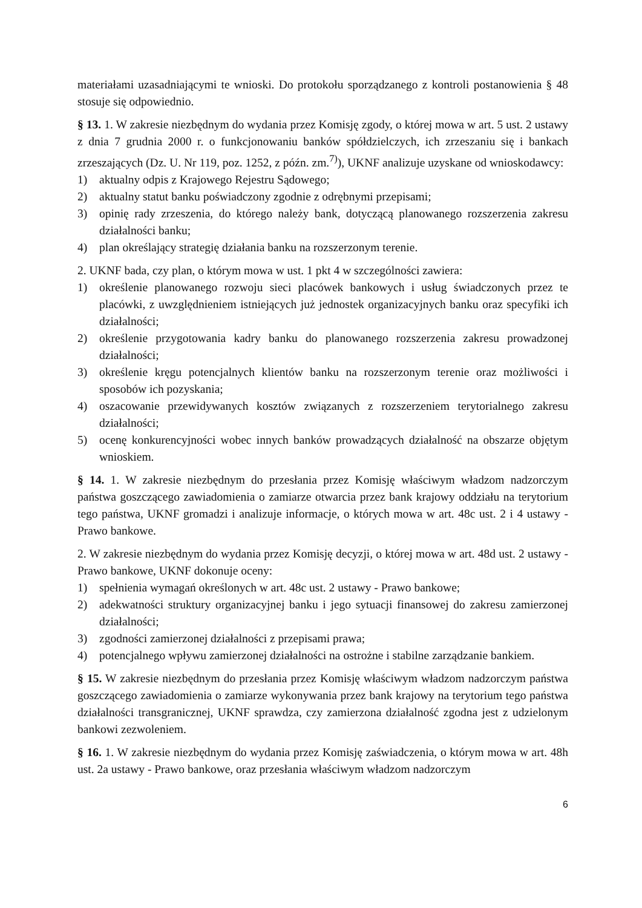materiałami uzasadniającymi te wnioski. Do protokołu sporządzanego z kontroli postanowienia § 48 stosuje się odpowiednio.
§ 13. 1. W zakresie niezbędnym do wydania przez Komisję zgody, o której mowa w art. 5 ust. 2 ustawy z dnia 7 grudnia 2000 r. o funkcjonowaniu banków spółdzielczych, ich zrzeszaniu się i bankach zrzeszających (Dz. U. Nr 119, poz. 1252, z późn. zm.<sup>7)</sup>), UKNF analizuje uzyskane od wnioskodawcy:
1) aktualny odpis z Krajowego Rejestru Sądowego;
2) aktualny statut banku poświadczony zgodnie z odrębnymi przepisami;
3) opinię rady zrzeszenia, do którego należy bank, dotyczącą planowanego rozszerzenia zakresu działalności banku;
4) plan określający strategię działania banku na rozszerzonym terenie.
2. UKNF bada, czy plan, o którym mowa w ust. 1 pkt 4 w szczególności zawiera:
1) określenie planowanego rozwoju sieci placówek bankowych i usług świadczonych przez te placówki, z uwzględnieniem istniejących już jednostek organizacyjnych banku oraz specyfiki ich działalności;
2) określenie przygotowania kadry banku do planowanego rozszerzenia zakresu prowadzonej działalności;
3) określenie kręgu potencjalnych klientów banku na rozszerzonym terenie oraz możliwości i sposobów ich pozyskania;
4) oszacowanie przewidywanych kosztów związanych z rozszerzeniem terytorialnego zakresu działalności;
5) ocenę konkurencyjności wobec innych banków prowadzących działalność na obszarze objętym wnioskiem.
§ 14. 1. W zakresie niezbędnym do przesłania przez Komisję właściwym władzom nadzorczym państwa goszczącego zawiadomienia o zamiarze otwarcia przez bank krajowy oddziału na terytorium tego państwa, UKNF gromadzi i analizuje informacje, o których mowa w art. 48c ust. 2 i 4 ustawy - Prawo bankowe.
2. W zakresie niezbędnym do wydania przez Komisję decyzji, o której mowa w art. 48d ust. 2 ustawy - Prawo bankowe, UKNF dokonuje oceny:
1) spełnienia wymagań określonych w art. 48c ust. 2 ustawy - Prawo bankowe;
2) adekwatności struktury organizacyjnej banku i jego sytuacji finansowej do zakresu zamierzonej działalności;
3) zgodności zamierzonej działalności z przepisami prawa;
4) potencjalnego wpływu zamierzonej działalności na ostrożne i stabilne zarządzanie bankiem.
§ 15. W zakresie niezbędnym do przesłania przez Komisję właściwym władzom nadzorczym państwa goszczącego zawiadomienia o zamiarze wykonywania przez bank krajowy na terytorium tego państwa działalności transgranicznej, UKNF sprawdza, czy zamierzona działalność zgodna jest z udzielonym bankowi zezwoleniem.
§ 16. 1. W zakresie niezbędnym do wydania przez Komisję zaświadczenia, o którym mowa w art. 48h ust. 2a ustawy - Prawo bankowe, oraz przesłania właściwym władzom nadzorczym
6